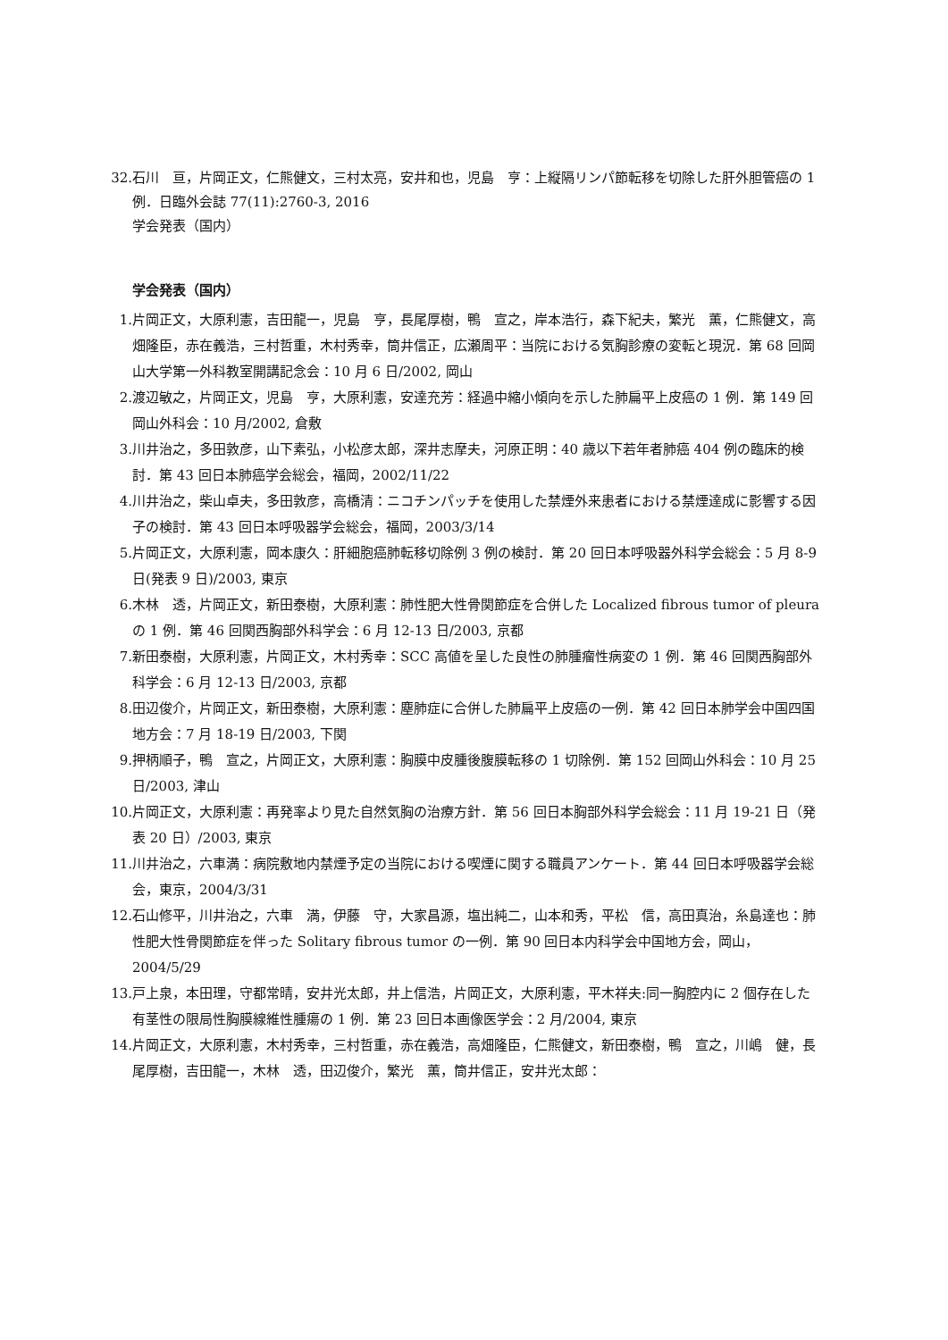32. 石川　亘，片岡正文，仁熊健文，三村太亮，安井和也，児島　亨：上縦隔リンパ節転移を切除した肝外胆管癌の 1 例．日臨外会誌 77(11):2760-3, 2016
学会発表（国内）
学会発表（国内）
1. 片岡正文，大原利憲，吉田龍一，児島　亨，長尾厚樹，鴨　宣之，岸本浩行，森下紀夫，繁光　薫，仁熊健文，高畑隆臣，赤在義浩，三村哲重，木村秀幸，筒井信正，広瀬周平：当院における気胸診療の変転と現況．第 68 回岡山大学第一外科教室開講記念会：10 月 6 日/2002, 岡山
2. 渡辺敏之，片岡正文，児島　亨，大原利憲，安達充芳：経過中縮小傾向を示した肺扁平上皮癌の 1 例．第 149 回岡山外科会：10 月/2002, 倉敷
3. 川井治之，多田敦彦，山下素弘，小松彦太郎，深井志摩夫，河原正明：40 歳以下若年者肺癌 404 例の臨床的検討．第 43 回日本肺癌学会総会，福岡，2002/11/22
4. 川井治之，柴山卓夫，多田敦彦，高橋清：ニコチンパッチを使用した禁煙外来患者における禁煙達成に影響する因子の検討．第 43 回日本呼吸器学会総会，福岡，2003/3/14
5. 片岡正文，大原利憲，岡本康久：肝細胞癌肺転移切除例 3 例の検討．第 20 回日本呼吸器外科学会総会：5 月 8-9 日(発表 9 日)/2003, 東京
6. 木林　透，片岡正文，新田泰樹，大原利憲：肺性肥大性骨関節症を合併した Localized fibrous tumor of pleura の 1 例．第 46 回関西胸部外科学会：6 月 12-13 日/2003, 京都
7. 新田泰樹，大原利憲，片岡正文，木村秀幸：SCC 高値を呈した良性の肺腫瘤性病変の 1 例．第 46 回関西胸部外科学会：6 月 12-13 日/2003, 京都
8. 田辺俊介，片岡正文，新田泰樹，大原利憲：塵肺症に合併した肺扁平上皮癌の一例．第 42 回日本肺学会中国四国地方会：7 月 18-19 日/2003, 下関
9. 押柄順子，鴨　宣之，片岡正文，大原利憲：胸膜中皮腫後腹膜転移の 1 切除例．第 152 回岡山外科会：10 月 25 日/2003, 津山
10. 片岡正文，大原利憲：再発率より見た自然気胸の治療方針．第 56 回日本胸部外科学会総会：11 月 19-21 日（発表 20 日）/2003, 東京
11. 川井治之，六車満：病院敷地内禁煙予定の当院における喫煙に関する職員アンケート．第 44 回日本呼吸器学会総会，東京，2004/3/31
12. 石山修平，川井治之，六車　満，伊藤　守，大家昌源，塩出純二，山本和秀，平松　信，高田真治，糸島達也：肺性肥大性骨関節症を伴った Solitary fibrous tumor の一例．第 90 回日本内科学会中国地方会，岡山，2004/5/29
13. 戸上泉，本田理，守都常晴，安井光太郎，井上信浩，片岡正文，大原利憲，平木祥夫:同一胸腔内に 2 個存在した有茎性の限局性胸膜線維性腫瘍の 1 例．第 23 回日本画像医学会：2 月/2004, 東京
14. 片岡正文，大原利憲，木村秀幸，三村哲重，赤在義浩，高畑隆臣，仁熊健文，新田泰樹，鴨　宣之，川嶋　健，長尾厚樹，吉田龍一，木林　透，田辺俊介，繁光　薫，筒井信正，安井光太郎：